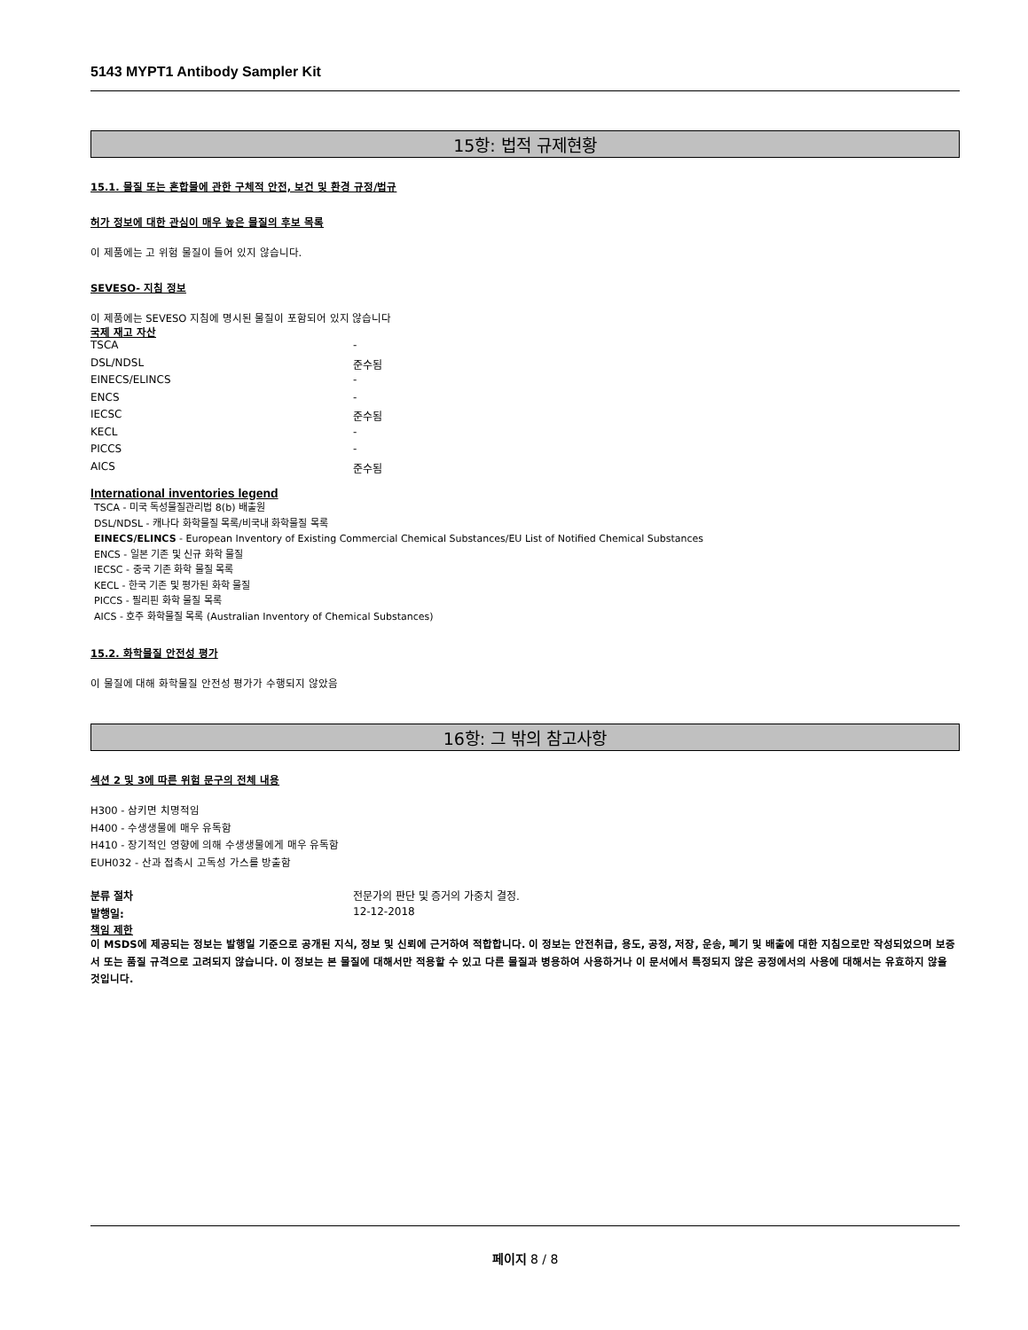5143 MYPT1 Antibody Sampler Kit
15항: 법적 규제현황
15.1. 물질 또는 혼합물에 관한 구체적 안전, 보건 및 환경 규정/법규
허가 정보에 대한 관심이 매우 높은 물질의 후보 목록
이 제품에는 고 위험 물질이 들어 있지 않습니다.
SEVESO- 지침 정보
이 제품에는 SEVESO 지침에 명시된 물질이 포함되어 있지 않습니다
국제 재고 자산
| TSCA | - |
| DSL/NDSL | 준수됨 |
| EINECS/ELINCS | - |
| ENCS | - |
| IECSC | 준수됨 |
| KECL | - |
| PICCS | - |
| AICS | 준수됨 |
International inventories legend
TSCA - 미국 독성물질관리법 8(b) 배출원
DSL/NDSL - 캐나다 화학물질 목록/비국내 화학물질 목록
EINECS/ELINCS - European Inventory of Existing Commercial Chemical Substances/EU List of Notified Chemical Substances
ENCS - 일본 기존 및 신규 화학 물질
IECSC - 중국 기존 화학 물질 목록
KECL - 한국 기존 및 평가된 화학 물질
PICCS - 필리핀 화학 물질 목록
AICS - 호주 화학물질 목록 (Australian Inventory of Chemical Substances)
15.2. 화학물질 안전성 평가
이 물질에 대해 화학물질 안전성 평가가 수행되지 않았음
16항: 그 밖의 참고사항
섹션 2 및 3에 따른 위험 문구의 전체 내용
H300 - 삼키면 치명적임
H400 - 수생생물에 매우 유독함
H410 - 장기적인 영향에 의해 수생생물에게 매우 유독함
EUH032 - 산과 접촉시 고독성 가스를 방출함
| 분류 절차 | 전문가의 판단 및 증거의 가중치 결정. |
| 발행일: | 12-12-2018 |
책임 제한
이 MSDS에 제공되는 정보는 발행일 기준으로 공개된 지식, 정보 및 신뢰에 근거하여 적합합니다. 이 정보는 안전취급, 용도, 공정, 저장, 운송, 폐기 및 배출에 대한 지침으로만 작성되었으며 보증서 또는 품질 규격으로 고려되지 않습니다. 이 정보는 본 물질에 대해서만 적용할 수 있고 다른 물질과 병용하여 사용하거나 이 문서에서 특정되지 않은 공정에서의 사용에 대해서는 유효하지 않을 것입니다.
페이지 8 / 8